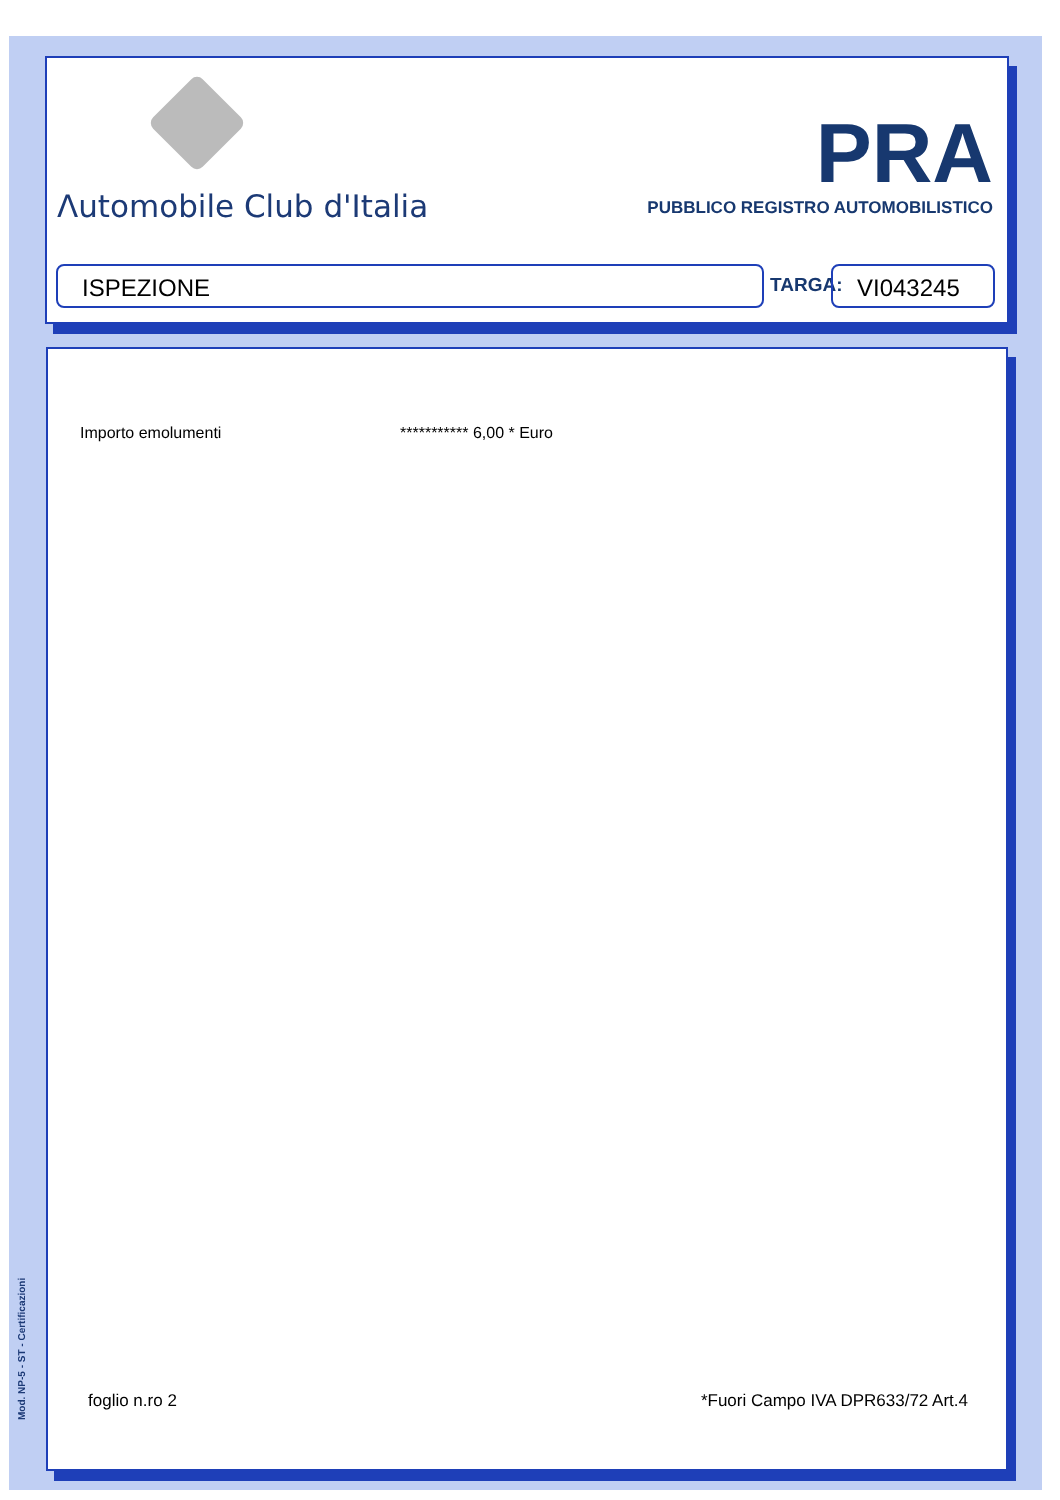Λutomobile Club d'Italia
PRA
PUBBLICO REGISTRO AUTOMOBILISTICO
ISPEZIONE TARGA: VI043245
Importo emolumenti *********** 6,00 * Euro
foglio n.ro 2
*Fuori Campo IVA DPR633/72 Art.4
Mod. NP-5 - ST - Certificazioni